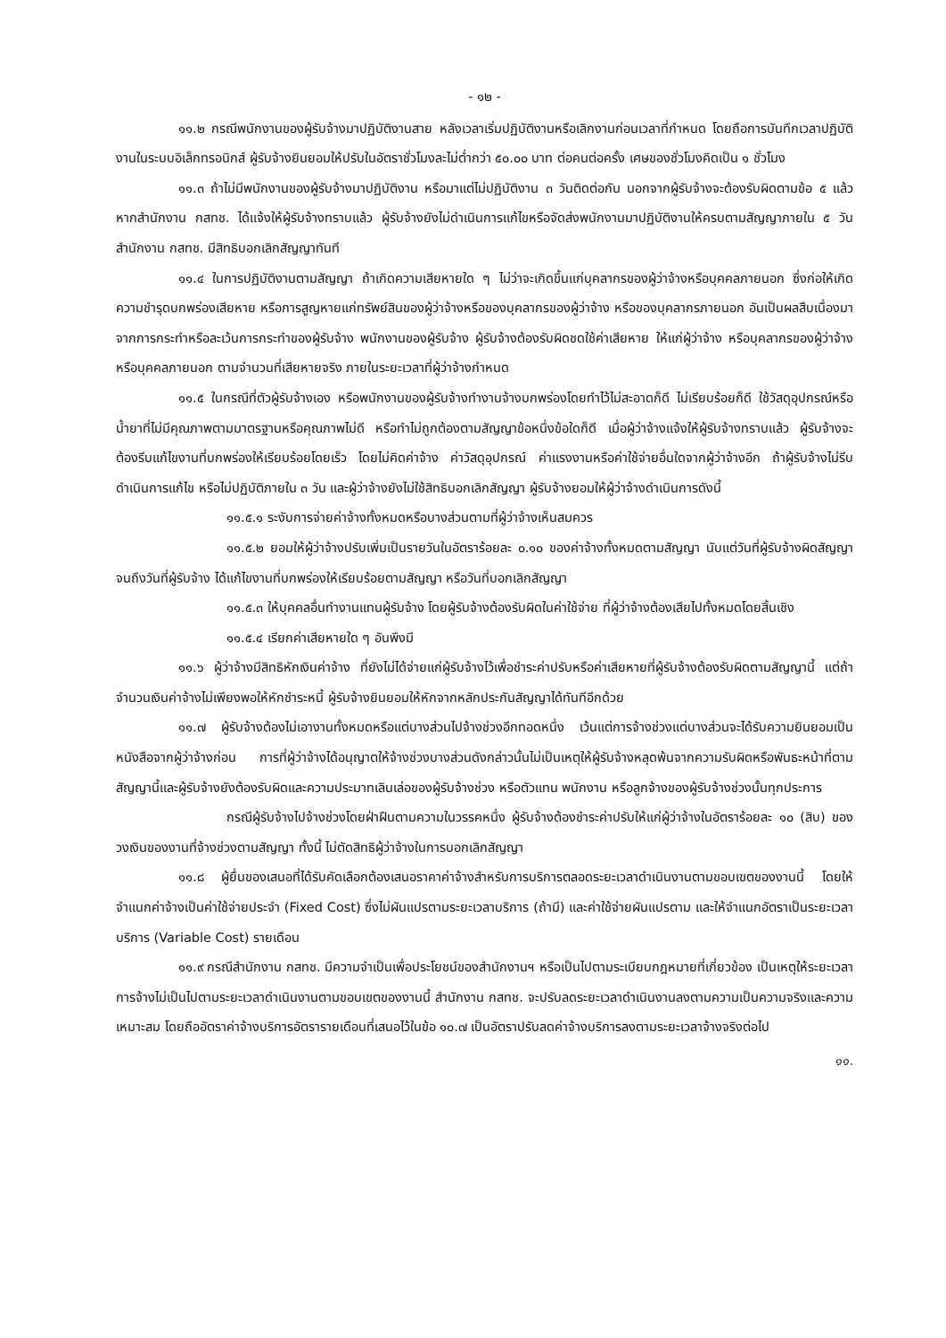- ๑๒ -
๑๑.๒ กรณีพนักงานของผู้รับจ้างมาปฏิบัติงานสาย หลังเวลาเริ่มปฏิบัติงานหรือเลิกงานก่อนเวลาที่กำหนด โดยถือการบันทึกเวลาปฏิบัติงานในระบบอิเล็กทรอนิกส์ ผู้รับจ้างยินยอมให้ปรับในอัตราชั่วโมงละไม่ต่ำกว่า ๕๐.๐๐ บาท ต่อคนต่อครั้ง เศษของชั่วโมงคิดเป็น ๑ ชั่วโมง
๑๑.๓ ถ้าไม่มีพนักงานของผู้รับจ้างมาปฏิบัติงาน หรือมาแต่ไม่ปฏิบัติงาน ๓ วันติดต่อกัน นอกจากผู้รับจ้างจะต้องรับผิดตามข้อ ๕ แล้ว หากสำนักงาน กสทช. ได้แจ้งให้ผู้รับจ้างทราบแล้ว ผู้รับจ้างยังไม่ดำเนินการแก้ไขหรือจัดส่งพนักงานมาปฏิบัติงานให้ครบตามสัญญาภายใน ๕ วัน สำนักงาน กสทช. มีสิทธิบอกเลิกสัญญาทันที
๑๑.๔ ในการปฏิบัติงานตามสัญญา ถ้าเกิดความเสียหายใด ๆ ไม่ว่าจะเกิดขึ้นแก่บุคลากรของผู้ว่าจ้างหรือบุคคลภายนอก ซึ่งก่อให้เกิดความชำรุดบกพร่องเสียหาย หรือการสูญหายแก่ทรัพย์สินของผู้ว่าจ้างหรือของบุคลากรของผู้ว่าจ้าง หรือของบุคลากรภายนอก อันเป็นผลสืบเนื่องมาจากการกระทำหรือละเว้นการกระทำของผู้รับจ้าง พนักงานของผู้รับจ้าง ผู้รับจ้างต้องรับผิดชดใช้ค่าเสียหาย ให้แก่ผู้ว่าจ้าง หรือบุคลากรของผู้ว่าจ้าง หรือบุคคลภายนอก ตามจำนวนที่เสียหายจริง ภายในระยะเวลาที่ผู้ว่าจ้างกำหนด
๑๑.๕ ในกรณีที่ตัวผู้รับจ้างเอง หรือพนักงานของผู้รับจ้างทำงานจ้างบกพร่องโดยทำไว้ไม่สะอาดก็ดี ไม่เรียบร้อยก็ดี ใช้วัสดุอุปกรณ์หรือน้ำยาที่ไม่มีคุณภาพตามมาตรฐานหรือคุณภาพไม่ดี หรือทำไม่ถูกต้องตามสัญญาข้อหนึ่งข้อใดก็ดี เมื่อผู้ว่าจ้างแจ้งให้ผู้รับจ้างทราบแล้ว ผู้รับจ้างจะต้องรีบแก้ไขงานที่บกพร่องให้เรียบร้อยโดยเร็ว โดยไม่คิดค่าจ้าง ค่าวัสดุอุปกรณ์ ค่าแรงงานหรือค่าใช้จ่ายอื่นใดจากผู้ว่าจ้างอีก ถ้าผู้รับจ้างไม่รีบดำเนินการแก้ไข หรือไม่ปฏิบัติภายใน ๓ วัน และผู้ว่าจ้างยังไม่ใช้สิทธิบอกเลิกสัญญา ผู้รับจ้างยอมให้ผู้ว่าจ้างดำเนินการดังนี้
๑๑.๕.๑ ระงับการจ่ายค่าจ้างทั้งหมดหรือบางส่วนตามที่ผู้ว่าจ้างเห็นสมควร
๑๑.๕.๒ ยอมให้ผู้ว่าจ้างปรับเพิ่มเป็นรายวันในอัตราร้อยละ ๐.๑๐ ของค่าจ้างทั้งหมดตามสัญญา นับแต่วันที่ผู้รับจ้างผิดสัญญาจนถึงวันที่ผู้รับจ้าง ได้แก้ไขงานที่บกพร่องให้เรียบร้อยตามสัญญา หรือวันที่บอกเลิกสัญญา
๑๑.๕.๓ ให้บุคคลอื่นทำงานแทนผู้รับจ้าง โดยผู้รับจ้างต้องรับผิดในค่าใช้จ่าย ที่ผู้ว่าจ้างต้องเสียไปทั้งหมดโดยสิ้นเชิง
๑๑.๕.๔ เรียกค่าเสียหายใด ๆ อันพึงมี
๑๑.๖ ผู้ว่าจ้างมีสิทธิหักเงินค่าจ้าง ที่ยังไม่ได้จ่ายแก่ผู้รับจ้างไว้เพื่อชำระค่าปรับหรือค่าเสียหายที่ผู้รับจ้างต้องรับผิดตามสัญญานี้ แต่ถ้าจำนวนเงินค่าจ้างไม่เพียงพอให้หักชำระหนี้ ผู้รับจ้างยินยอมให้หักจากหลักประกันสัญญาได้ทันทีอีกด้วย
๑๑.๗ ผู้รับจ้างต้องไม่เอางานทั้งหมดหรือแต่บางส่วนไปจ้างช่วงอีกทอดหนึ่ง เว้นแต่การจ้างช่วงแต่บางส่วนจะได้รับความยินยอมเป็นหนังสือจากผู้ว่าจ้างก่อน การที่ผู้ว่าจ้างได้อนุญาตให้จ้างช่วงบางส่วนดังกล่าวนั้นไม่เป็นเหตุให้ผู้รับจ้างหลุดพ้นจากความรับผิดหรือพันธะหน้าที่ตามสัญญานี้และผู้รับจ้างยังต้องรับผิดและความประมาทเลินเล่อของผู้รับจ้างช่วง หรือตัวแทน พนักงาน หรือลูกจ้างของผู้รับจ้างช่วงนั้นทุกประการ
กรณีผู้รับจ้างไปจ้างช่วงโดยฝ่าฝืนตามความในวรรคหนึ่ง ผู้รับจ้างต้องชำระค่าปรับให้แก่ผู้ว่าจ้างในอัตราร้อยละ ๑๐ (สิบ) ของวงเงินของงานที่จ้างช่วงตามสัญญา ทั้งนี้ ไม่ตัดสิทธิผู้ว่าจ้างในการบอกเลิกสัญญา
๑๑.๘ ผู้ยื่นของเสนอที่ได้รับคัดเลือกต้องเสนอราคาค่าจ้างสำหรับการบริการตลอดระยะเวลาดำเนินงานตามขอบเขตของงานนี้ โดยให้จำแนกค่าจ้างเป็นค่าใช้จ่ายประจำ (Fixed Cost) ซึ่งไม่ผันแปรตามระยะเวลาบริการ (ถ้ามี) และค่าใช้จ่ายผันแปรตาม และให้จำแนกอัตราเป็นระยะเวลาบริการ (Variable Cost) รายเดือน
๑๑.๙ กรณีสำนักงาน กสทช. มีความจำเป็นเพื่อประโยชน์ของสำนักงานฯ หรือเป็นไปตามระเบียบกฎหมายที่เกี่ยวข้อง เป็นเหตุให้ระยะเวลาการจ้างไม่เป็นไปตามระยะเวลาดำเนินงานตามขอบเขตของงานนี้ สำนักงาน กสทช. จะปรับลดระยะเวลาดำเนินงานลงตามความเป็นความจริงและความเหมาะสม โดยถืออัตราค่าจ้างบริการอัตรารายเดือนที่เสนอไว้ในข้อ ๑๐.๗ เป็นอัตราปรับลดค่าจ้างบริการลงตามระยะเวลาจ้างจริงต่อไป
๑๑.